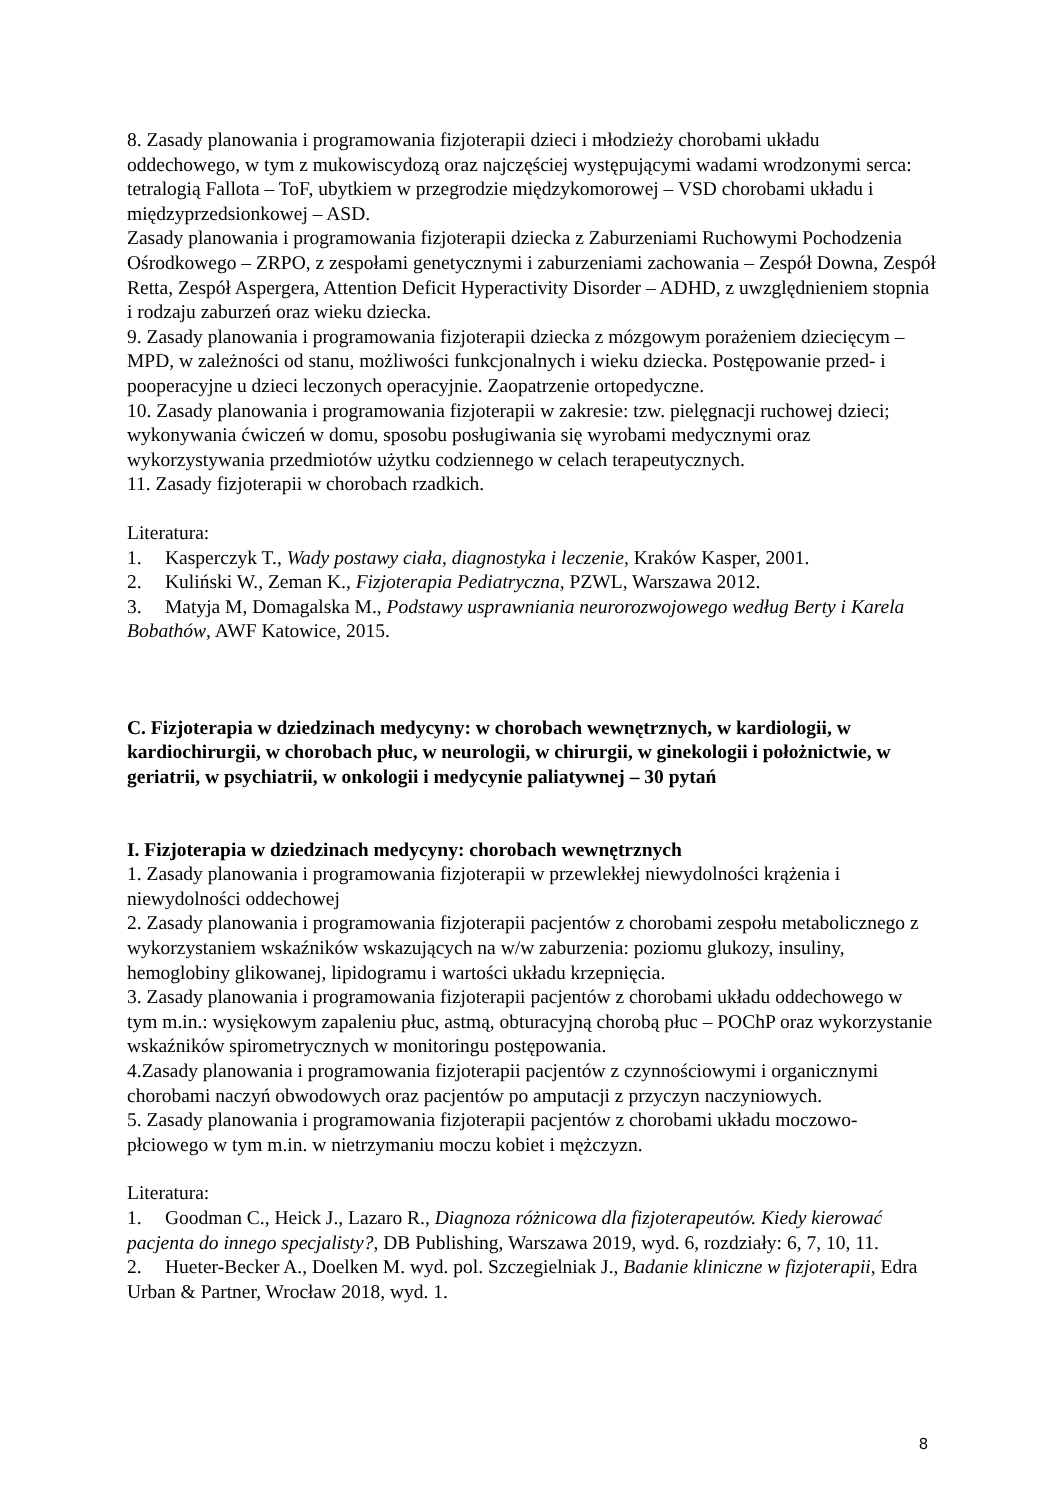8. Zasady planowania i programowania fizjoterapii dzieci i młodzieży chorobami układu oddechowego, w tym z mukowiscydozą oraz najczęściej występującymi wadami wrodzonymi serca: tetralogią Fallota – ToF, ubytkiem w przegrodzie międzykomorowej – VSD chorobami układu i międzyprzedsionkowej – ASD.
Zasady planowania i programowania fizjoterapii dziecka z Zaburzeniami Ruchowymi Pochodzenia Ośrodkowego – ZRPO, z zespołami genetycznymi i zaburzeniami zachowania – Zespół Downa, Zespół Retta, Zespół Aspergera, Attention Deficit Hyperactivity Disorder – ADHD, z uwzględnieniem stopnia i rodzaju zaburzeń oraz wieku dziecka.
9. Zasady planowania i programowania fizjoterapii dziecka z mózgowym porażeniem dziecięcym – MPD, w zależności od stanu, możliwości funkcjonalnych i wieku dziecka. Postępowanie przed- i pooperacyjne u dzieci leczonych operacyjnie. Zaopatrzenie ortopedyczne.
10. Zasady planowania i programowania fizjoterapii w zakresie: tzw. pielęgnacji ruchowej dzieci; wykonywania ćwiczeń w domu, sposobu posługiwania się wyrobami medycznymi oraz wykorzystywania przedmiotów użytku codziennego w celach terapeutycznych.
11. Zasady fizjoterapii w chorobach rzadkich.
Literatura:
1. Kasperczyk T., Wady postawy ciała, diagnostyka i leczenie, Kraków Kasper, 2001.
2. Kuliński W., Zeman K., Fizjoterapia Pediatryczna, PZWL, Warszawa 2012.
3. Matyja M, Domagalska M., Podstawy usprawniania neurorozwojowego według Berty i Karela Bobathów, AWF Katowice, 2015.
C. Fizjoterapia w dziedzinach medycyny: w chorobach wewnętrznych, w kardiologii, w kardiochirurgii, w chorobach płuc, w neurologii, w chirurgii, w ginekologii i położnictwie, w geriatrii, w psychiatrii, w onkologii i medycynie paliatywnej – 30 pytań
I. Fizjoterapia w dziedzinach medycyny: chorobach wewnętrznych
1. Zasady planowania i programowania fizjoterapii w przewlekłej niewydolności krążenia i niewydolności oddechowej
2. Zasady planowania i programowania fizjoterapii pacjentów z chorobami zespołu metabolicznego z wykorzystaniem wskaźników wskazujących na w/w zaburzenia: poziomu glukozy, insuliny, hemoglobiny glikowanej, lipidogramu i wartości układu krzepnięcia.
3. Zasady planowania i programowania fizjoterapii pacjentów z chorobami układu oddechowego w tym m.in.: wysiękowym zapaleniu płuc, astmą, obturacyjną chorobą płuc – POChP oraz wykorzystanie wskaźników spirometrycznych w monitoringu postępowania.
4.Zasady planowania i programowania fizjoterapii pacjentów z czynnościowymi i organicznymi chorobami naczyń obwodowych oraz pacjentów po amputacji z przyczyn naczyniowych.
5. Zasady planowania i programowania fizjoterapii pacjentów z chorobami układu moczowo-płciowego w tym m.in. w nietrzymaniu moczu kobiet i mężczyzn.
Literatura:
1. Goodman C., Heick J., Lazaro R., Diagnoza różnicowa dla fizjoterapeutów. Kiedy kierować pacjenta do innego specjalisty?, DB Publishing, Warszawa 2019, wyd. 6, rozdziały: 6, 7, 10, 11.
2. Hueter-Becker A., Doelken M. wyd. pol. Szczegielniak J., Badanie kliniczne w fizjoterapii, Edra Urban & Partner, Wrocław 2018, wyd. 1.
8